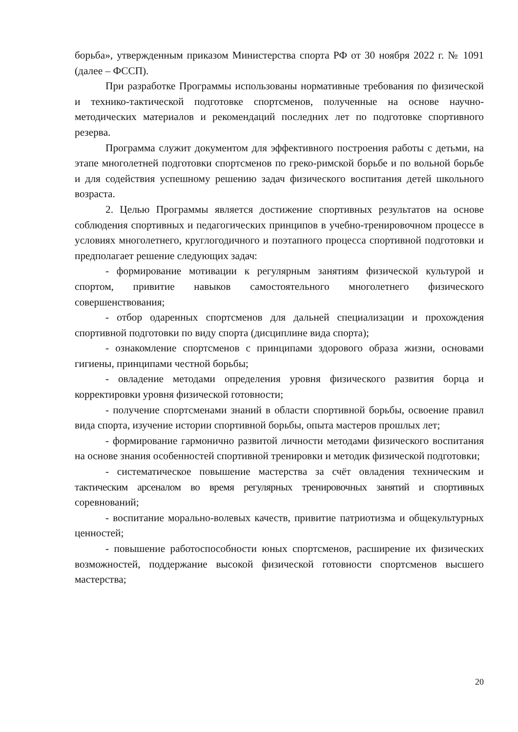борьба», утвержденным приказом Министерства спорта РФ от 30 ноября 2022 г. № 1091 (далее – ФССП).
При разработке Программы использованы нормативные требования по физической и технико-тактической подготовке спортсменов, полученные на основе научно-методических материалов и рекомендаций последних лет по подготовке спортивного резерва.
Программа служит документом для эффективного построения работы с детьми, на этапе многолетней подготовки спортсменов по греко-римской борьбе и по вольной борьбе и для содействия успешному решению задач физического воспитания детей школьного возраста.
2. Целью Программы является достижение спортивных результатов на основе соблюдения спортивных и педагогических принципов в учебно-тренировочном процессе в условиях многолетнего, круглогодичного и поэтапного процесса спортивной подготовки и предполагает решение следующих задач:
- формирование мотивации к регулярным занятиям физической культурой и спортом, привитие навыков самостоятельного многолетнего физического совершенствования;
- отбор одаренных спортсменов для дальней специализации и прохождения спортивной подготовки по виду спорта (дисциплине вида спорта);
- ознакомление спортсменов с принципами здорового образа жизни, основами гигиены, принципами честной борьбы;
- овладение методами определения уровня физического развития борца и корректировки уровня физической готовности;
- получение спортсменами знаний в области спортивной борьбы, освоение правил вида спорта, изучение истории спортивной борьбы, опыта мастеров прошлых лет;
- формирование гармонично развитой личности методами физического воспитания на основе знания особенностей спортивной тренировки и методик физической подготовки;
- систематическое повышение мастерства за счёт овладения техническим и тактическим арсеналом во время регулярных тренировочных занятий и спортивных соревнований;
- воспитание морально-волевых качеств, привитие патриотизма и общекультурных ценностей;
- повышение работоспособности юных спортсменов, расширение их физических возможностей, поддержание высокой физической готовности спортсменов высшего мастерства;
20